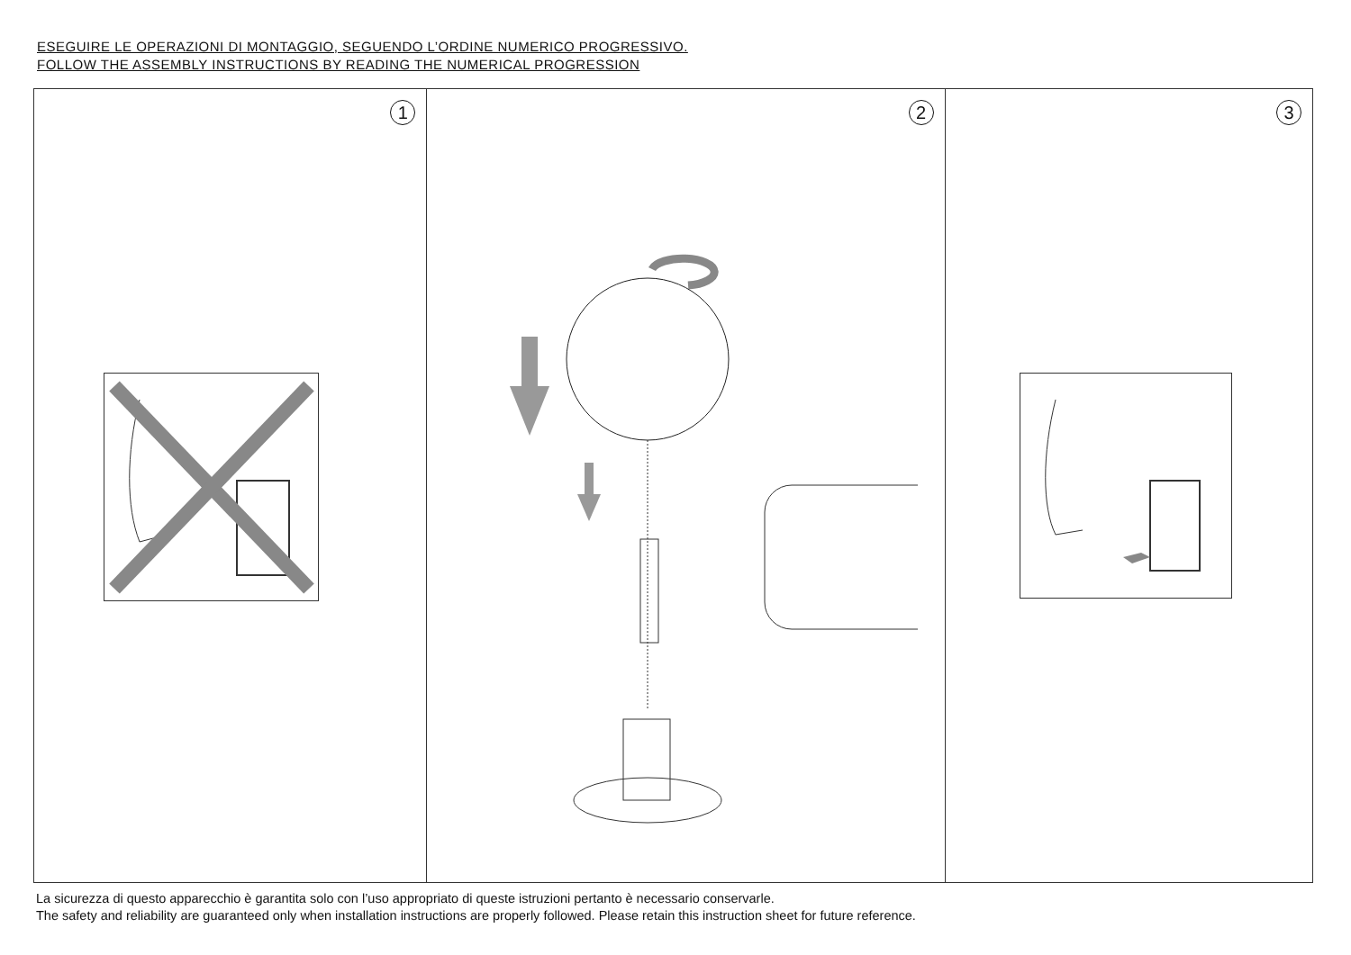ESEGUIRE LE OPERAZIONI DI MONTAGGIO, SEGUENDO L’ORDINE NUMERICO PROGRESSIVO.
FOLLOW THE ASSEMBLY INSTRUCTIONS BY READING THE NUMERICAL PROGRESSION
1
2
3
La sicurezza di questo apparecchio è garantita solo con l’uso appropriato di queste istruzioni pertanto è necessario conservarle.
The safety and reliability are guaranteed only when installation instructions are properly followed. Please retain this instruction sheet for future reference.